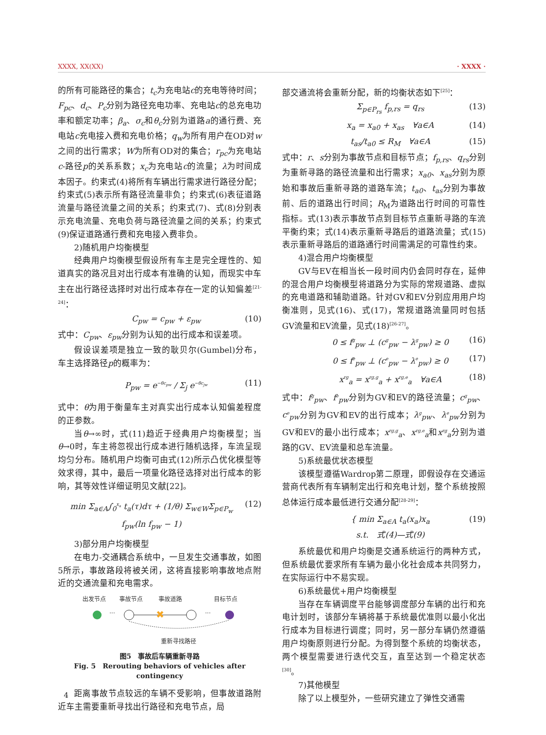XXXX, XX(XX) · XXXX ·
的所有可能路径的集合；t<sub>c</sub>为充电站c的充电等待时间；F<sub>pc</sub>、d<sub>c</sub>、P<sub>c</sub>分别为路径充电功率、充电站c的总充电功率和额定功率；β<sub>a</sub>、σ<sub>c</sub>和θ<sub>c</sub>分别为道路a的通行费、充电站c充电接入费和充电价格；q<sub>w</sub>为所有用户在OD对w之间的出行需求；W为所有OD对的集合；r<sub>pc</sub>为充电站c-路径p的关系系数；x<sub>c</sub>为充电站c的流量；λ为时间成本因子。约束式(4)将所有车辆出行需求进行路径分配；约束式(5)表示所有路径流量非负；约束式(6)表征道路流量与路径流量之间的关系；约束式(7)、式(8)分别表示充电流量、充电负荷与路径流量之间的关系；约束式(9)保证道路通行费和充电接入费非负。
2)随机用户均衡模型
经典用户均衡模型假设所有车主是完全理性的、知道真实的路况且对出行成本有准确的认知，而现实中车主在出行路径选择时对出行成本存在一定的认知偏差<sup>[21-24]</sup>：
C<sub>pw</sub> = c<sub>pw</sub> + ε<sub>pw</sub> (10)
式中：C<sub>pw</sub>、ε<sub>pw</sub>分别为认知的出行成本和误差项。
假设误差项是独立一致的耿贝尔(Gumbel)分布，车主选择路径p的概率为：
P<sub>pw</sub> = e<sup>−θc<sub>pw</sub></sup> / Σ<sub>j</sub> e<sup>−θc<sub>jw</sub></sup> (11)
式中：θ为用于衡量车主对真实出行成本认知偏差程度的正参数。
当θ→∞时，式(11)趋近于经典用户均衡模型；当θ→0时，车主将忽视出行成本进行随机选择，车流呈现均匀分布。随机用户均衡可由式(12)所示凸优化模型等效求得，其中，最后一项量化路径选择对出行成本的影响，其等效性详细证明见文献[22]。
min Σ<sub>a∈A</sub>∫<sub>0</sub><sup>x<sub>a</sub></sup> t<sub>a</sub>(τ)dτ + (1/θ) Σ<sub>w∈W</sub>Σ<sub>p∈P<sub>w</sub></sub> f<sub>pw</sub>(ln f<sub>pw</sub> − 1) (12)
3)部分用户均衡模型
在电力-交通耦合系统中，一旦发生交通事故，如图5所示，事故路段将被关闭，这将直接影响事故地点附近的交通流量和充电需求。
出发节点
事故节点
事故道路
目标节点
重新寻找路径
···
···
✖
图5　事故后车辆重新寻路
Fig. 5　Rerouting behaviors of vehicles after contingency
距离事故节点较远的车辆不受影响，但事故道路附近车主需要重新寻找出行路径和充电节点，局
部交通流将会重新分配，新的均衡状态如下<sup>[25]</sup>：
Σ<sub>p∈P<sub>rs</sub></sub> f<sub>p,rs</sub> = q<sub>rs</sub> (13)
x<sub>a</sub> = x<sub>a0</sub> + x<sub>as</sub>　∀a∈A (14)
t<sub>as</sub>/t<sub>a0</sub> ≤ R<sub>M</sub>　∀a∈A (15)
式中：r、s分别为事故节点和目标节点；f<sub>p,rs</sub>、q<sub>rs</sub>分别为重新寻路的路径流量和出行需求；x<sub>a0</sub>、x<sub>as</sub>分别为原始和事故后重新寻路的道路车流；t<sub>a0</sub>、t<sub>as</sub>分别为事故前、后的道路出行时间；R<sub>M</sub>为道路出行时间的可靠性指标。式(13)表示事故节点到目标节点重新寻路的车流平衡约束；式(14)表示重新寻路后的道路流量；式(15)表示重新寻路后的道路通行时间需满足的可靠性约束。
4)混合用户均衡模型
GV与EV在相当长一段时间内仍会同时存在，延伸的混合用户均衡模型将道路分为实际的常规道路、虚拟的充电道路和辅助道路。针对GV和EV分别应用用户均衡准则，见式(16)、式(17)，常规道路流量同时包括GV流量和EV流量，见式(18)<sup>[26-27]</sup>。
0 ≤ f<sup>g</sup><sub>pw</sub> ⊥ (c<sup>g</sup><sub>pw</sub> − λ<sup>g</sup><sub>pw</sub>) ≥ 0 (16)
0 ≤ f<sup>e</sup><sub>pw</sub> ⊥ (c<sup>e</sup><sub>pw</sub> − λ<sup>e</sup><sub>pw</sub>) ≥ 0 (17)
x<sup>rg</sup><sub>a</sub> = x<sup>rg,g</sup><sub>a</sub> + x<sup>rg,e</sup><sub>a</sub>　∀a∈A (18)
式中：f<sup>g</sup><sub>pw</sub>、f<sup>e</sup><sub>pw</sub>分别为GV和EV的路径流量；c<sup>g</sup><sub>pw</sub>、c<sup>e</sup><sub>pw</sub>分别为GV和EV的出行成本；λ<sup>g</sup><sub>pw</sub>、λ<sup>e</sup><sub>pw</sub>分别为GV和EV的最小出行成本；x<sup>rg,g</sup><sub>a</sub>、x<sup>rg,e</sup><sub>a</sub>和x<sup>rg</sup><sub>a</sub>分别为道路的GV、EV流量和总车流量。
5)系统最优状态模型
该模型遵循Wardrop第二原理，即假设存在交通运营商代表所有车辆制定出行和充电计划，整个系统按照总体运行成本最低进行交通分配<sup>[28-29]</sup>：
{ min Σ<sub>a∈A</sub> t<sub>a</sub>(x<sub>a</sub>)x<sub>a</sub>
s.t.　式(4)—式(9) (19)
系统最优和用户均衡是交通系统运行的两种方式，但系统最优要求所有车辆为最小化社会成本共同努力，在实际运行中不易实现。
6)系统最优+用户均衡模型
当存在车辆调度平台能够调度部分车辆的出行和充电计划时，该部分车辆将基于系统最优准则以最小化出行成本为目标进行调度；同时，另一部分车辆仍然遵循用户均衡原则进行分配。为得到整个系统的均衡状态，两个模型需要进行迭代交互，直至达到一个稳定状态<sup>[30]</sup>。
7)其他模型
除了以上模型外，一些研究建立了弹性交通需
4